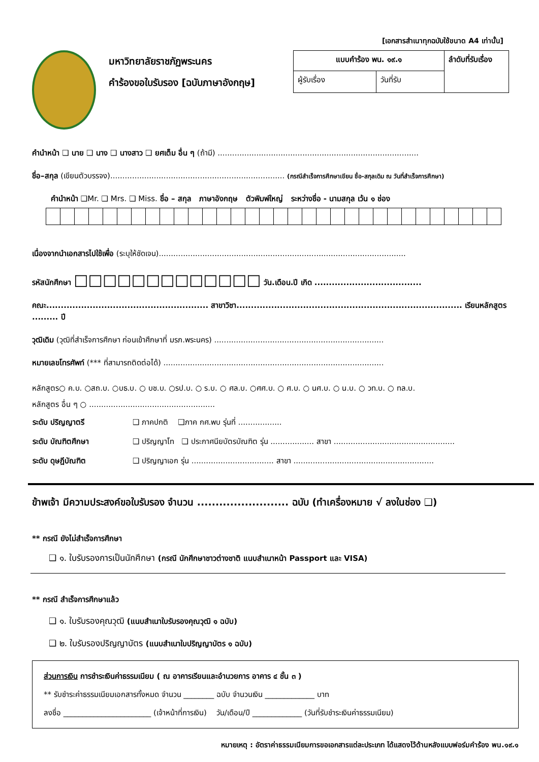[เอกสารสำเนาทุกฉบับใช้ขนาด A4 เท่านั้น]
มหาวิทยาลัยราชภัฏพระนคร
คำร้องขอใบรับรอง [ฉบับภาษาอังกฤษ]
| แบบคำร้อง พน. ๑๙.๑ | | ลำดับที่รับเรื่อง |
| ผู้รับเรื่อง | วันที่รับ | |
คำนำหน้า ❑ นาย ❑ นาง ❑ นางสาว ❑ ยศเต็ม อื่น ๆ (ถ้ามี) ...................................................................................
ชื่อ–สกุล (เขียนตัวบรรจง)........................................................................ (กรณีสำเร็จการศึกษาเขียน ชื่อ-สกุลเดิม ณ วันที่สำเร็จการศึกษา)
คำนำหน้า ❑Mr. ❑ Mrs. ❑ Miss. ชื่อ – สกุล ภาษาอังกฤษ ตัวพิมพ์ใหญ่ ระหว่างชื่อ - นามสกุล เว้น ๑ ช่อง
เนื่องจากนำเอกสารไปใช้เพื่อ (ระบุให้ชัดเจน)......................................................................................................
รหัสนักศึกษา □□□□□□□□□□□□□ วัน.เดือน.ปี เกิด .....................................
คณะ........................................................ สาขาวิชา.............................................................................. เรียนหลักสูตร ......... ปี
วุฒิเดิม (วุฒิที่สำเร็จการศึกษา ก่อนเข้าศึกษาที่ มรภ.พระนคร) ......................................................................
หมายเลขโทรศัพท์ (*** ที่สามารถติดต่อได้) ...........................................................................................
หลักสูตร○ ค.บ. ○สถ.บ. ○บธ.บ. ○ บช.บ. ○รป.บ. ○ ร.บ. ○ ศล.บ. ○ศศ.บ. ○ ศ.บ. ○ นศ.บ. ○ น.บ. ○ วท.บ. ○ ทล.บ.
หลักสูตร อื่น ๆ ○ ....................................................
| ระดับ ปริญญาตรี | ❑ ภาคปกติ ❑ภาค กศ.พบ รุ่นที่ .................. |
| ระดับ บัณฑิตศึกษา | ❑ ปริญญาโท ❑ ประกาศนียบัตรบัณฑิต รุ่น .................. สาขา .................................................. |
| ระดับ ดุษฎีบัณฑิต | ❑ ปริญญาเอก รุ่น .................................. สาขา .......................................................... |
ข้าพเจ้า มีความประสงค์ขอใบรับรอง จำนวน ......................... ฉบับ (ทำเครื่องหมาย √ ลงในช่อง ❑)
** กรณี ยังไม่สำเร็จการศึกษา
❑ ๑. ใบรับรองการเป็นนักศึกษา (กรณี นักศึกษาชาวต่างชาติ แนบสำเนาหน้า Passport และ VISA)
** กรณี สำเร็จการศึกษาแล้ว
❑ ๑. ใบรับรองคุณวุฒิ (แนบสำเนาใบรับรองคุณวุฒิ ๑ ฉบับ)
❑ ๒. ใบรับรองปริญญาบัตร (แนบสำเนาใบปริญญาบัตร ๑ ฉบับ)
ส่วนการเงิน การชำระเงินค่าธรรมเนียม ( ณ อาคารเรียนและอำนวยการ อาคาร ๔ ชั้น ๓ )
** รับชำระค่าธรรมเนียมเอกสารทั้งหมด จำนวน ________ ฉบับ จำนวนเงิน _____________ บาท
ลงชื่อ _______________________ (เจ้าหน้าที่การเงิน) วัน/เดือน/ปี _____________ (วันที่รับชำระเงินค่าธรรมเนียม)
หมายเหตุ : อัตราค่าธรรมเนียมการขอเอกสารแต่ละประเภท ได้แสดงไว้ด้านหลังแบบฟอร์มคำร้อง พน.๑๙.๑